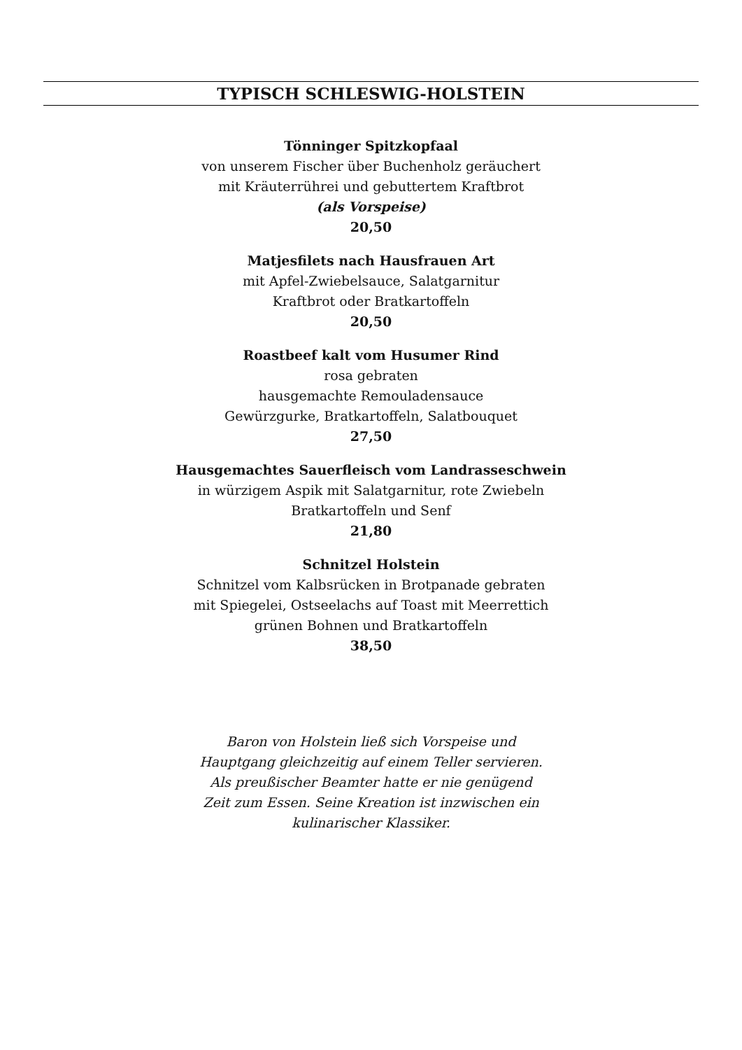TYPISCH SCHLESWIG-HOLSTEIN
Tönninger Spitzkopfaal
von unserem Fischer über Buchenholz geräuchert
mit Kräuterrührei und gebuttertem Kraftbrot
(als Vorspeise)
20,50
Matjesfilets nach Hausfrauen Art
mit Apfel-Zwiebelsauce, Salatgarnitur
Kraftbrot oder Bratkartoffeln
20,50
Roastbeef kalt vom Husumer Rind
rosa gebraten
hausgemachte Remouladensauce
Gewürzgurke, Bratkartoffeln, Salatbouquet
27,50
Hausgemachtes Sauerfleisch vom Landrasseschwein
in würzigem Aspik mit Salatgarnitur, rote Zwiebeln
Bratkartoffeln und Senf
21,80
Schnitzel Holstein
Schnitzel vom Kalbsrücken in Brotpanade gebraten
mit Spiegelei, Ostseelachs auf Toast mit Meerrettich
grünen Bohnen und Bratkartoffeln
38,50
Baron von Holstein ließ sich Vorspeise und
Hauptgang gleichzeitig auf einem Teller servieren.
Als preußischer Beamter hatte er nie genügend
Zeit zum Essen. Seine Kreation ist inzwischen ein
kulinarischer Klassiker.